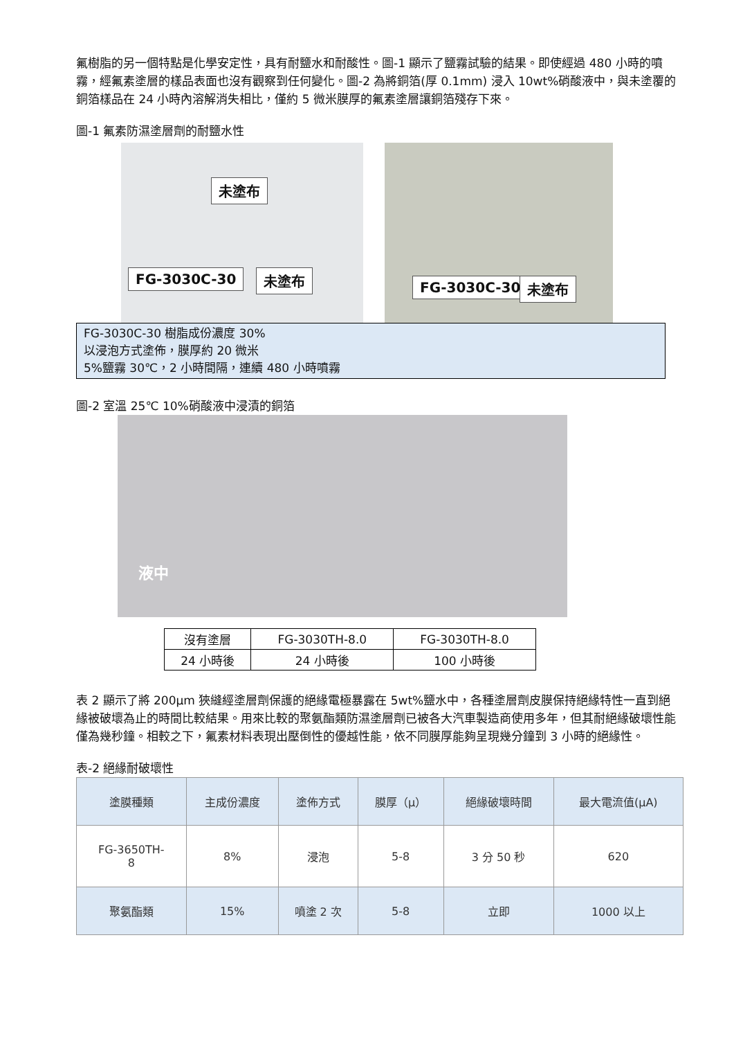氟樹脂的另一個特點是化學安定性，具有耐鹽水和耐酸性。圖-1 顯示了鹽霧試驗的結果。即使經過 480 小時的噴霧，經氟素塗層的樣品表面也沒有觀察到任何變化。圖-2 為將銅箔(厚 0.1mm) 浸入 10wt%硝酸液中，與未塗覆的銅箔樣品在 24 小時內溶解消失相比，僅約 5 微米膜厚的氟素塗層讓銅箔殘存下來。
圖-1 氟素防濕塗層劑的耐鹽水性
未塗布 FG-3030C-30 未塗布 FG-3030C-30 未塗布
FG-3030C-30 樹脂成份濃度 30%
以浸泡方式塗佈，膜厚約 20 微米
5%鹽霧 30℃，2 小時間隔，連續 480 小時噴霧
圖-2 室溫 25℃ 10%硝酸液中浸漬的銅箔
液中
| 沒有塗層 | FG-3030TH-8.0 | FG-3030TH-8.0 |
| 24 小時後 | 24 小時後 | 100 小時後 |
表 2 顯示了將 200µm 狹縫經塗層劑保護的絕緣電極暴露在 5wt%鹽水中，各種塗層劑皮膜保持絕緣特性一直到絕緣被破壞為止的時間比較結果。用來比較的聚氨酯類防濕塗層劑已被各大汽車製造商使用多年，但其耐絕緣破壞性能僅為幾秒鐘。相較之下，氟素材料表現出壓倒性的優越性能，依不同膜厚能夠呈現幾分鐘到 3 小時的絕緣性。
表-2 絕緣耐破壞性
| 塗膜種類 | 主成份濃度 | 塗佈方式 | 膜厚（μ） | 絕緣破壞時間 | 最大電流值(μA) |
| FG-3650TH- 8 | 8% | 浸泡 | 5-8 | 3 分 50 秒 | 620 |
| 聚氨酯類 | 15% | 噴塗 2 次 | 5-8 | 立即 | 1000 以上 |